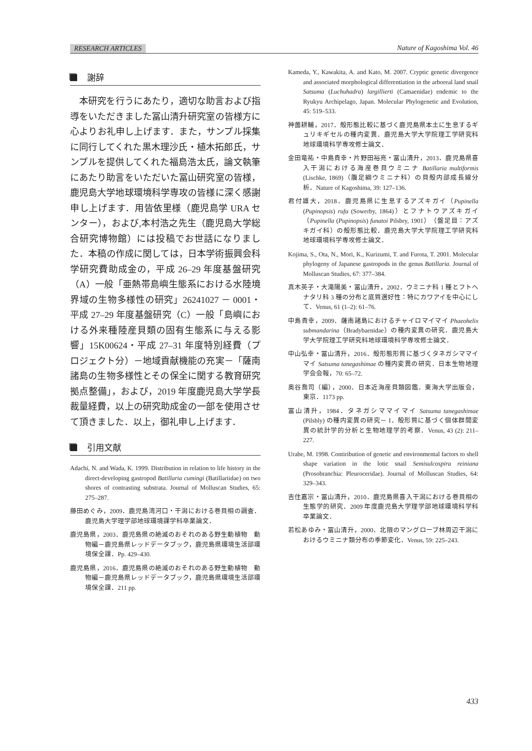RESEARCH ARTICLES Nature of Kagoshima Vol. 46
謝辞
本研究を行うにあたり，適切な助言および指導をいただきました冨山清升研究室の皆様方に心よりお礼申し上げます．また，サンプル採集に同行してくれた黒木理沙氏・植木拓郎氏，サンプルを提供してくれた福島浩太氏，論文執筆にあたり助言をいただいた冨山研究室の皆様，鹿児島大学地球環境科学専攻の皆様に深く感謝申し上げます．用皆依里様（鹿児島学 URA センター），および,本村浩之先生（鹿児島大学総合研究博物館）には投稿でお世話になりました．本稿の作成に関しては，日本学術振興会科学研究費助成金の，平成 26–29 年度基盤研究（A）一般「亜熱帯島嶼生態系における水陸境界域の生物多様性の研究」26241027 － 0001・平成 27–29 年度基盤研究（C）一般「島嶼における外来種陸産貝類の固有生態系に与える影響」15K00624・平成 27–31 年度特別経費（プロジェクト分）－地域貢献機能の充実－「薩南諸島の生物多様性とその保全に関する教育研究拠点整備」，および，2019 年度鹿児島大学学長裁量経費，以上の研究助成金の一部を使用させて頂きました．以上，御礼申し上げます．
引用文献
Adachi, N. and Wada, K. 1999. Distribution in relation to life history in the direct-developing gastropod Batillaria cumingi (Batillariidae) on two shores of contrasting substrata. Journal of Molluscan Studies, 65: 275–287.
藤田めぐみ，2009．鹿児島湾河口・干潟における巻貝相の調査．鹿児島大学理学部地球環境課学科卒業論文．
鹿児島県，2003．鹿児島県の絶滅のおそれのある野生動植物　動物編－鹿児島県レッドデータブック，鹿児島県環境生活部環境保全課．Pp. 429–430.
鹿児島県，2016．鹿児島県の絶滅のおそれのある野生動植物　動物編－鹿児島県レッドデータブック，鹿児島県環境生活部環境保全課．211 pp.
Kameda, Y., Kawakita, A. and Kato, M. 2007. Cryptic genetic divergence and associated morphological differentiation in the arboreal land snail Satsuma (Luchuhadra) largillierti (Camaenidae) endemic to the Ryukyu Archipelago, Japan. Molecular Phylogenetic and Evolution, 45: 519–533.
神薗耕輔，2017．殻形態比較に基づく鹿児島県本土に生息するギュリキギセルの種内変異．鹿児島大学大学院理工学研究科地球環境科学専攻修士論文．
金田竜祐・中島貴幸・片野田裕亮・冨山清升，2013．鹿児島県喜入干潟における海産巻貝ウミニナ Batillaria multiformis (Lischke, 1869)（腹足綱ウミニナ科）の貝殻内部成長線分析．Nature of Kagoshima, 39: 127–136.
君付雄大，2018．鹿児島県に生息するアズキガイ（Pupinella (Pupinopsis) rufa (Sowerby, 1864)）とフナトウアズキガイ（Pupinella (Pupinopsis) funatoi Pilsbry, 1901）（盤足目：アズキガイ科）の殻形態比較．鹿児島大学大学院理工学研究科地球環境科学専攻修士論文．
Kojima, S., Ota, N., Mori, K., Kurizumi, T. and Furota, T. 2001. Molecular phylogeny of Japanese gastropods in the genus Batillaria. Journal of Molluscan Studies, 67: 377–384.
真木英子・大滝陽美・冨山清升，2002．ウミニナ科 1 種とフトヘナタリ科 3 種の分布と底質選好性：特にカワアイを中心にして．Venus, 61 (1–2): 61–76.
中島貴幸，2009．薩南諸島におけるチャイロマイマイ Phaeohelix submandarina（Bradybaenidae）の種内変異の研究．鹿児島大学大学院理工学研究科地球環境科学専攻修士論文．
中山弘幸・冨山清升，2016．殻形態形質に基づくタネガシママイマイ Satsuma tanegashimae の種内変異の研究．日本生物地理学会会報，70: 65–72.
奥谷喬司（編），2000．日本近海産貝類図鑑．東海大学出版会，東京．1173 pp.
冨山清升，1984．タネガシママイマイ Satsuma tanegashimae (Pilsbly) の種内変異の研究－ I．殻形質に基づく個体群間変異の統計学的分析と生物地理学的考察．Venus, 43 (2): 211–227.
Urabe, M. 1998. Contiribution of genetic and environmental factors to shell shape variation in the lotic snail Semisulcospira reiniana (Prosobranchia: Pleuroceridae). Journal of Molluscan Studies, 64: 329–343.
吉住嘉宗・冨山清升，2010．鹿児島県喜入干潟における巻貝相の生態学的研究．2009 年度鹿児島大学理学部地球環境科学科卒業論文．
若松あゆみ・冨山清升，2000．北限のマングローブ林周辺干潟におけるウミニナ類分布の季節変化．Venus, 59: 225–243.
433